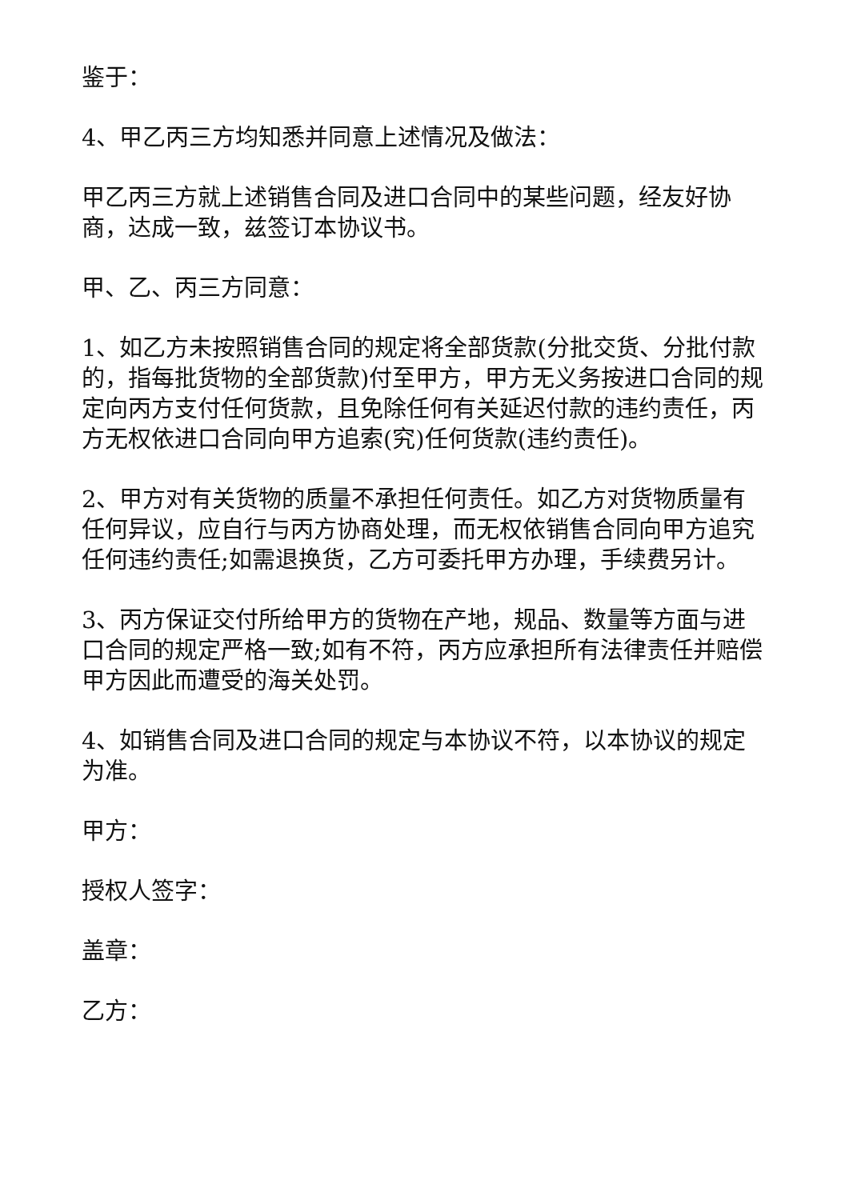鉴于：
4、甲乙丙三方均知悉并同意上述情况及做法：
甲乙丙三方就上述销售合同及进口合同中的某些问题，经友好协商，达成一致，兹签订本协议书。
甲、乙、丙三方同意：
1、如乙方未按照销售合同的规定将全部货款(分批交货、分批付款的，指每批货物的全部货款)付至甲方，甲方无义务按进口合同的规定向丙方支付任何货款，且免除任何有关延迟付款的违约责任，丙方无权依进口合同向甲方追索(究)任何货款(违约责任)。
2、甲方对有关货物的质量不承担任何责任。如乙方对货物质量有任何异议，应自行与丙方协商处理，而无权依销售合同向甲方追究任何违约责任;如需退换货，乙方可委托甲方办理，手续费另计。
3、丙方保证交付所给甲方的货物在产地，规品、数量等方面与进口合同的规定严格一致;如有不符，丙方应承担所有法律责任并赔偿甲方因此而遭受的海关处罚。
4、如销售合同及进口合同的规定与本协议不符，以本协议的规定为准。
甲方：
授权人签字：
盖章：
乙方：